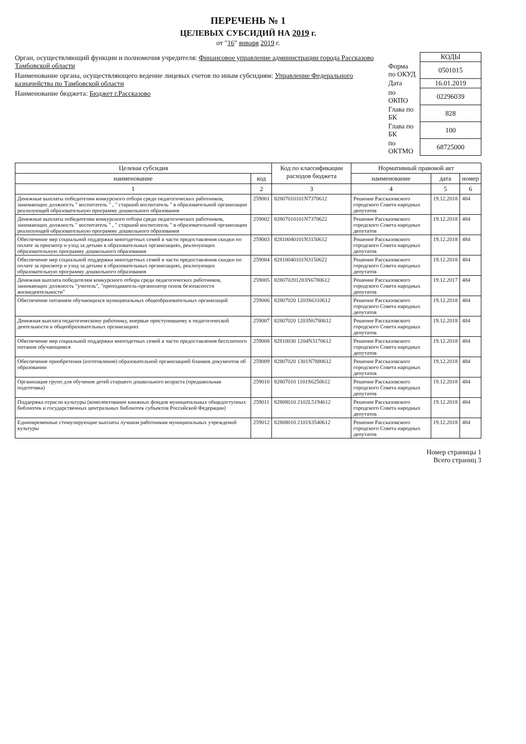ПЕРЕЧЕНЬ № 1
ЦЕЛЕВЫХ СУБСИДИЙ НА 2019 г.
от "16" января 2019 г.
Орган, осуществляющий функции и полномочия учредителя: Финансовое управление администрации города Рассказово Тамбовской области
Наименование органа, осуществляющего ведение лицевых счетов по иным субсидиям: Управление Федерального казначейства по Тамбовской области
Наименование бюджета: Бюджет г.Рассказово
| | КОДЫ |
| Форма по ОКУД | 0501015 |
| Дата | 16.01.2019 |
| по ОКПО | 02296039 |
| Глава по БК | 828 |
| Глава по БК | 100 |
| по ОКТМО | 68725000 |
| Целевая субсидия | | Код по классификации расходов бюджета | Нормативный правовой акт | | |
| --- | --- | --- | --- | --- | --- |
| наименование | код | | наименование | дата | номер |
| 1 | 2 | 3 | 4 | 5 | 6 |
| Денежные выплаты победителям конкурсного отбора среди педагогических работников, занимающих должность " воспитатель " , " старший воспитатель " в образовательной организации реализующей образовательную программу дошкольного образования | 259001 | 82807010101N7370612 | Решение Рассказовского городского Совета народных депутатов | 19.12.2018 | 484 |
| Денежные выплаты победителям конкурсного отбора среди педагогических работников, занимающих должность " воспитатель " , " старший воспитатель " в образовательной организации реализующей образовательную программу дошкольного образования | 259002 | 82807010101N7370622 | Решение Рассказовского городского Совета народных депутатов | 19.12.2018 | 484 |
| Обеспечение мер социальной поддержки многодетных семей в части предоставления скидки по оплате за присмотр и уход за детьми в образовательных организациях, реализующих образовательную программу дошкольного образования | 259003 | 82810040101N3150612 | Решение Рассказовского городского Совета народных депутатов | 19.12.2018 | 484 |
| Обеспечение мер социальной поддержки многодетных семей в части предоставления скидки по оплате за присмотр и уход за детьми в образовательных организациях, реализующих образовательную программу дошкольного образования | 259004 | 82810040101N3150622 | Решение Рассказовского городского Совета народных депутатов | 19.12.2018 | 484 |
| Денежная выплата победителям конкурсного отбора среди педагогических работников, занимающих должность "учитель", "преподаватель-организатор основ безопасности жизнедеятельности" | 259005 | 828070201203N6780612 | Решение Рассказовского городского Совета народных депутатов | 19.12.2017 | 484 |
| Обеспечение питанием обучающихся муниципальных общеобразовательных организаций | 259006 | 82807020 1203S6310612 | Решение Рассказовского городского Совета народных депутатов | 19.12.2018 | 484 |
| Денежная выплата педагогическому работнику, впервые приступившему к педагогической деятельности в общеобразовательных организациях | 259007 | 82807020 1203N6780612 | Решение Рассказовского городского Совета народных депутатов | 19.12.2018 | 484 |
| Обеспечение мер социальной поддержки многодетных семей в части предоставления бесплатного питания обучающимся | 259008 | 82810030 1204N3170612 | Решение Рассказовского городского Совета народных депутатов | 19.12.2018 | 484 |
| Обеспечение приобретения (изготовления) образовательной организацией бланков документов об образовании | 259009 | 82807020 1301N7880612 | Решение Рассказовского городского Совета народных депутатов | 19.12.2018 | 484 |
| Организация групп для обучения детей старшего дошкольного возраста (предшкольная подготовка) | 259010 | 82807010 1101S6250612 | Решение Рассказовского городского Совета народных депутатов | 19.12.2018 | 484 |
| Поддержка отрасли культуры (комплектование книжных фондов муниципальных общедоступных библиотек и государственных центральных библиотек субъектов Российской Федерации) | 259011 | 82808010 2102L5194612 | Решение Рассказовского городского Совета народных депутатов | 19.12.2018 | 484 |
| Единовременные стимулирующие выплаты лучшим работникам муниципальных учреждений культуры | 259012 | 82808010 2101S3540612 | Решение Рассказовского городского Совета народных депутатов | 19.12.2018 | 484 |
Номер страницы 1
Всего страниц 3